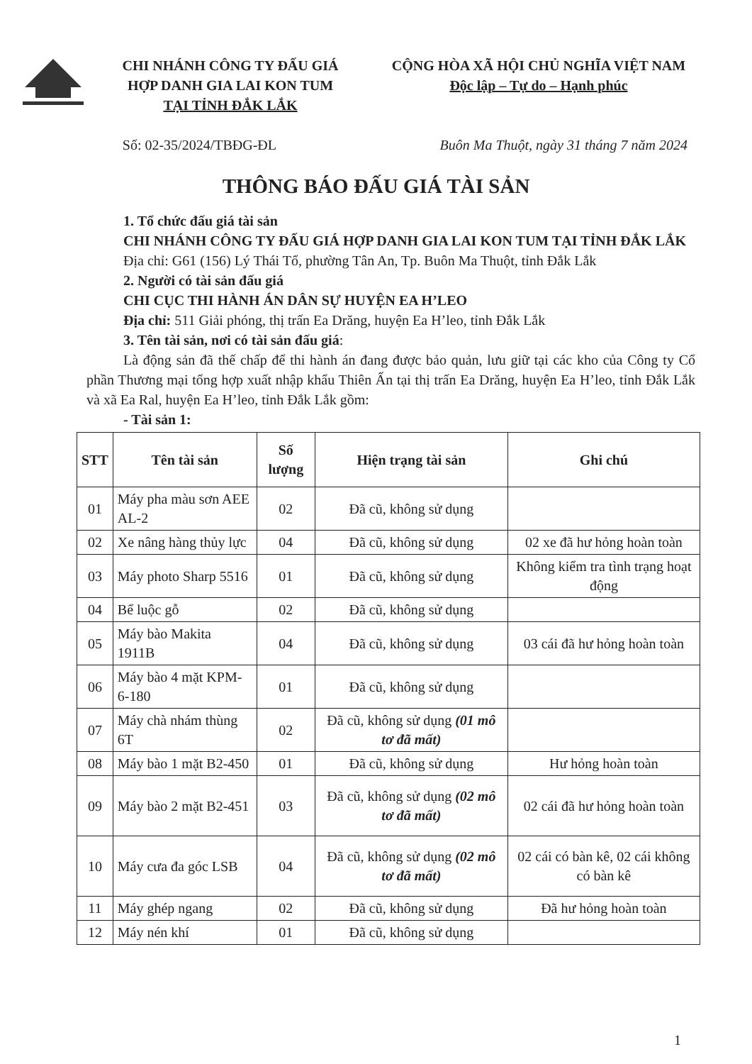CHI NHÁNH CÔNG TY ĐẤU GIÁ
HỢP DANH GIA LAI KON TUM
TẠI TỈNH ĐẮK LẮK
CỘNG HÒA XÃ HỘI CHỦ NGHĨA VIỆT NAM
Độc lập – Tự do – Hạnh phúc
Số: 02-35/2024/TBĐG-ĐL Buôn Ma Thuột, ngày 31 tháng 7 năm 2024
THÔNG BÁO ĐẤU GIÁ TÀI SẢN
1. Tổ chức đấu giá tài sản
CHI NHÁNH CÔNG TY ĐẤU GIÁ HỢP DANH GIA LAI KON TUM TẠI TỈNH ĐẮK LẮK
Địa chỉ: G61 (156) Lý Thái Tổ, phường Tân An, Tp. Buôn Ma Thuột, tỉnh Đắk Lắk
2. Người có tài sản đấu giá
CHI CỤC THI HÀNH ÁN DÂN SỰ HUYỆN EA H’LEO
Địa chỉ: 511 Giải phóng, thị trấn Ea Drăng, huyện Ea H’leo, tỉnh Đắk Lắk
3. Tên tài sản, nơi có tài sản đấu giá:
Là động sản đã thế chấp để thi hành án đang được bảo quản, lưu giữ tại các kho của Công ty Cổ phần Thương mại tổng hợp xuất nhập khẩu Thiên Ấn tại thị trấn Ea Drăng, huyện Ea H’leo, tỉnh Đắk Lắk và xã Ea Ral, huyện Ea H’leo, tỉnh Đắk Lắk gồm:
- Tài sản 1:
| STT | Tên tài sản | Số lượng | Hiện trạng tài sản | Ghi chú |
| --- | --- | --- | --- | --- |
| 01 | Máy pha màu sơn AEE AL-2 | 02 | Đã cũ, không sử dụng | |
| 02 | Xe nâng hàng thủy lực | 04 | Đã cũ, không sử dụng | 02 xe đã hư hỏng hoàn toàn |
| 03 | Máy photo Sharp 5516 | 01 | Đã cũ, không sử dụng | Không kiểm tra tình trạng hoạt động |
| 04 | Bể luộc gỗ | 02 | Đã cũ, không sử dụng | |
| 05 | Máy bào Makita 1911B | 04 | Đã cũ, không sử dụng | 03 cái đã hư hỏng hoàn toàn |
| 06 | Máy bào 4 mặt KPM-6-180 | 01 | Đã cũ, không sử dụng | |
| 07 | Máy chà nhám thùng 6T | 02 | Đã cũ, không sử dụng (01 mô tơ đã mất) | |
| 08 | Máy bào 1 mặt B2-450 | 01 | Đã cũ, không sử dụng | Hư hỏng hoàn toàn |
| 09 | Máy bào 2 mặt B2-451 | 03 | Đã cũ, không sử dụng (02 mô tơ đã mất) | 02 cái đã hư hỏng hoàn toàn |
| 10 | Máy cưa đa góc LSB | 04 | Đã cũ, không sử dụng (02 mô tơ đã mất) | 02 cái có bàn kê, 02 cái không có bàn kê |
| 11 | Máy ghép ngang | 02 | Đã cũ, không sử dụng | Đã hư hỏng hoàn toàn |
| 12 | Máy nén khí | 01 | Đã cũ, không sử dụng | |
1